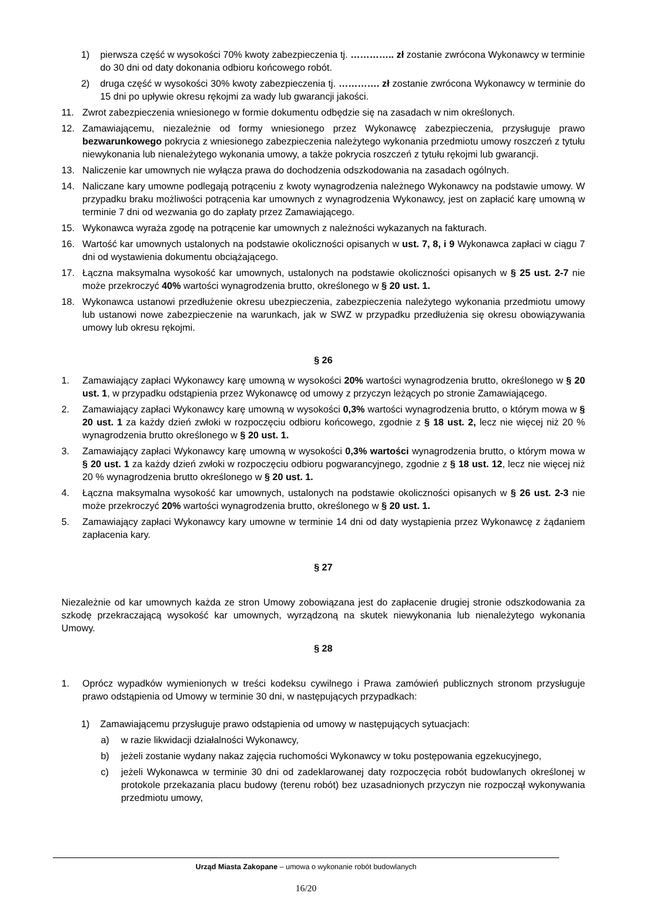1) pierwsza część w wysokości 70% kwoty zabezpieczenia tj. ………….. zł zostanie zwrócona Wykonawcy w terminie do 30 dni od daty dokonania odbioru końcowego robót.
2) druga część w wysokości 30% kwoty zabezpieczenia tj. …………. zł zostanie zwrócona Wykonawcy w terminie do 15 dni po upływie okresu rękojmi za wady lub gwarancji jakości.
11. Zwrot zabezpieczenia wniesionego w formie dokumentu odbędzie się na zasadach w nim określonych.
12. Zamawiającemu, niezależnie od formy wniesionego przez Wykonawcę zabezpieczenia, przysługuje prawo bezwarunkowego pokrycia z wniesionego zabezpieczenia należytego wykonania przedmiotu umowy roszczeń z tytułu niewykonania lub nienależytego wykonania umowy, a także pokrycia roszczeń z tytułu rękojmi lub gwarancji.
13. Naliczenie kar umownych nie wyłącza prawa do dochodzenia odszkodowania na zasadach ogólnych.
14. Naliczane kary umowne podlegają potrąceniu z kwoty wynagrodzenia należnego Wykonawcy na podstawie umowy. W przypadku braku możliwości potrącenia kar umownych z wynagrodzenia Wykonawcy, jest on zapłacić karę umowną w terminie 7 dni od wezwania go do zapłaty przez Zamawiającego.
15. Wykonawca wyraża zgodę na potrącenie kar umownych z należności wykazanych na fakturach.
16. Wartość kar umownych ustalonych na podstawie okoliczności opisanych w ust. 7, 8, i 9 Wykonawca zapłaci w ciągu 7 dni od wystawienia dokumentu obciążającego.
17. Łączna maksymalna wysokość kar umownych, ustalonych na podstawie okoliczności opisanych w § 25 ust. 2-7 nie może przekroczyć 40% wartości wynagrodzenia brutto, określonego w § 20 ust. 1.
18. Wykonawca ustanowi przedłużenie okresu ubezpieczenia, zabezpieczenia należytego wykonania przedmiotu umowy lub ustanowi nowe zabezpieczenie na warunkach, jak w SWZ w przypadku przedłużenia się okresu obowiązywania umowy lub okresu rękojmi.
§ 26
1. Zamawiający zapłaci Wykonawcy karę umowną w wysokości 20% wartości wynagrodzenia brutto, określonego w § 20 ust. 1, w przypadku odstąpienia przez Wykonawcę od umowy z przyczyn leżących po stronie Zamawiającego.
2. Zamawiający zapłaci Wykonawcy karę umowną w wysokości 0,3% wartości wynagrodzenia brutto, o którym mowa w § 20 ust. 1 za każdy dzień zwłoki w rozpoczęciu odbioru końcowego, zgodnie z § 18 ust. 2, lecz nie więcej niż 20 % wynagrodzenia brutto określonego w § 20 ust. 1.
3. Zamawiający zapłaci Wykonawcy karę umowną w wysokości 0,3% wartości wynagrodzenia brutto, o którym mowa w § 20 ust. 1 za każdy dzień zwłoki w rozpoczęciu odbioru pogwarancyjnego, zgodnie z § 18 ust. 12, lecz nie więcej niż 20 % wynagrodzenia brutto określonego w § 20 ust. 1.
4. Łączna maksymalna wysokość kar umownych, ustalonych na podstawie okoliczności opisanych w § 26 ust. 2-3 nie może przekroczyć 20% wartości wynagrodzenia brutto, określonego w § 20 ust. 1.
5. Zamawiający zapłaci Wykonawcy kary umowne w terminie 14 dni od daty wystąpienia przez Wykonawcę z żądaniem zapłacenia kary.
§ 27
Niezależnie od kar umownych każda ze stron Umowy zobowiązana jest do zapłacenie drugiej stronie odszkodowania za szkodę przekraczającą wysokość kar umownych, wyrządzoną na skutek niewykonania lub nienależytego wykonania Umowy.
§ 28
1. Oprócz wypadków wymienionych w treści kodeksu cywilnego i Prawa zamówień publicznych stronom przysługuje prawo odstąpienia od Umowy w terminie 30 dni, w następujących przypadkach:
1) Zamawiającemu przysługuje prawo odstąpienia od umowy w następujących sytuacjach:
a) w razie likwidacji działalności Wykonawcy,
b) jeżeli zostanie wydany nakaz zajęcia ruchomości Wykonawcy w toku postępowania egzekucyjnego,
c) jeżeli Wykonawca w terminie 30 dni od zadeklarowanej daty rozpoczęcia robót budowlanych określonej w protokole przekazania placu budowy (terenu robót) bez uzasadnionych przyczyn nie rozpoczął wykonywania przedmiotu umowy,
Urząd Miasta Zakopane – umowa o wykonanie robót budowlanych
16/20